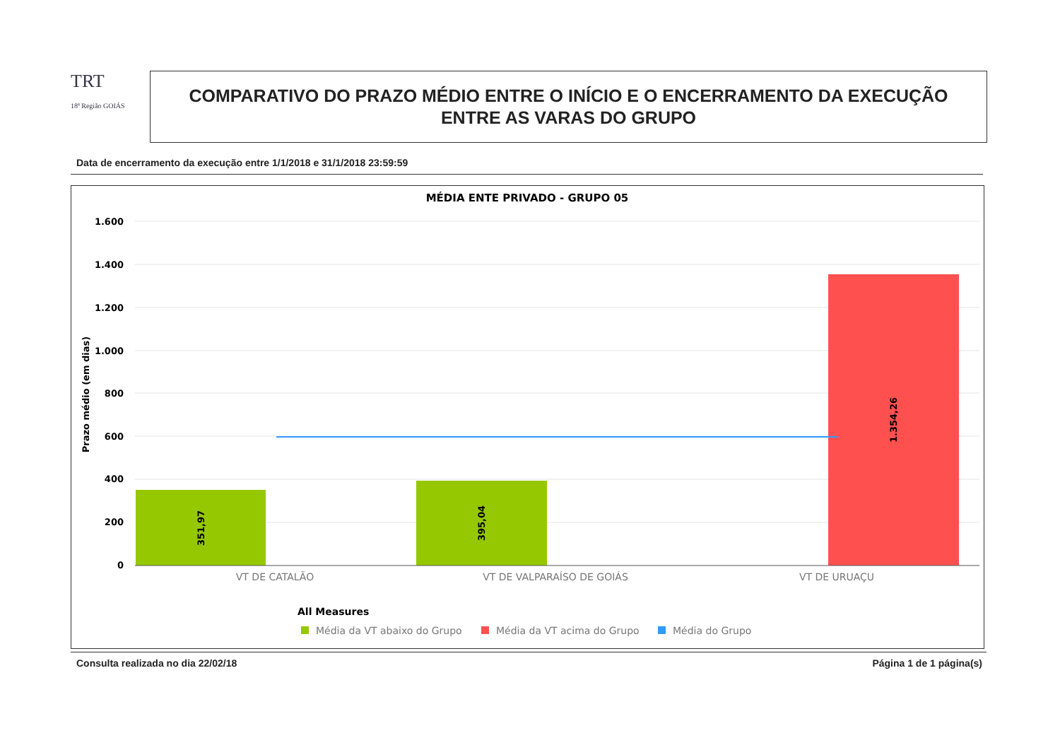TRT
18ª Região GOIÁS
COMPARATIVO DO PRAZO MÉDIO ENTRE O INÍCIO E O ENCERRAMENTO DA EXECUÇÃO
ENTRE AS VARAS DO GRUPO
Data de encerramento da execução entre 1/1/2018 e 31/1/2018 23:59:59
MÉDIA ENTE PRIVADO - GRUPO 05
1.600
1.400
1.200
1.000
800
600
400
200
0
Prazo médio (em dias)
351,97
395,04
1.354,26
VT DE CATALÃO
VT DE VALPARAÍSO DE GOIÁS
VT DE URUAÇU
All Measures
Média da VT abaixo do Grupo
Média da VT acima do Grupo
Média do Grupo
Consulta realizada no dia 22/02/18 Página 1 de 1 página(s)